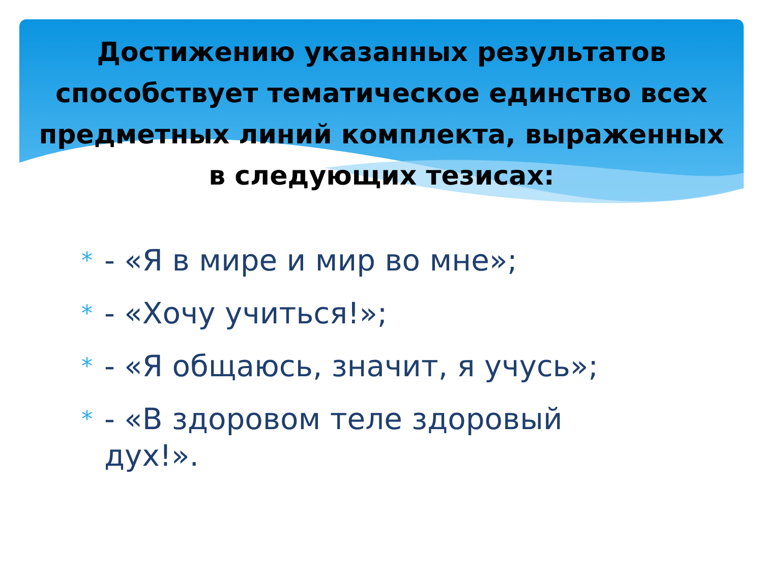Достижению указанных результатов способствует тематическое единство всех предметных линий комплекта, выраженных в следующих тезисах:
* - «Я в мире и мир во мне»;
* - «Хочу учиться!»;
* - «Я общаюсь, значит, я учусь»;
* - «В здоровом теле здоровый дух!».